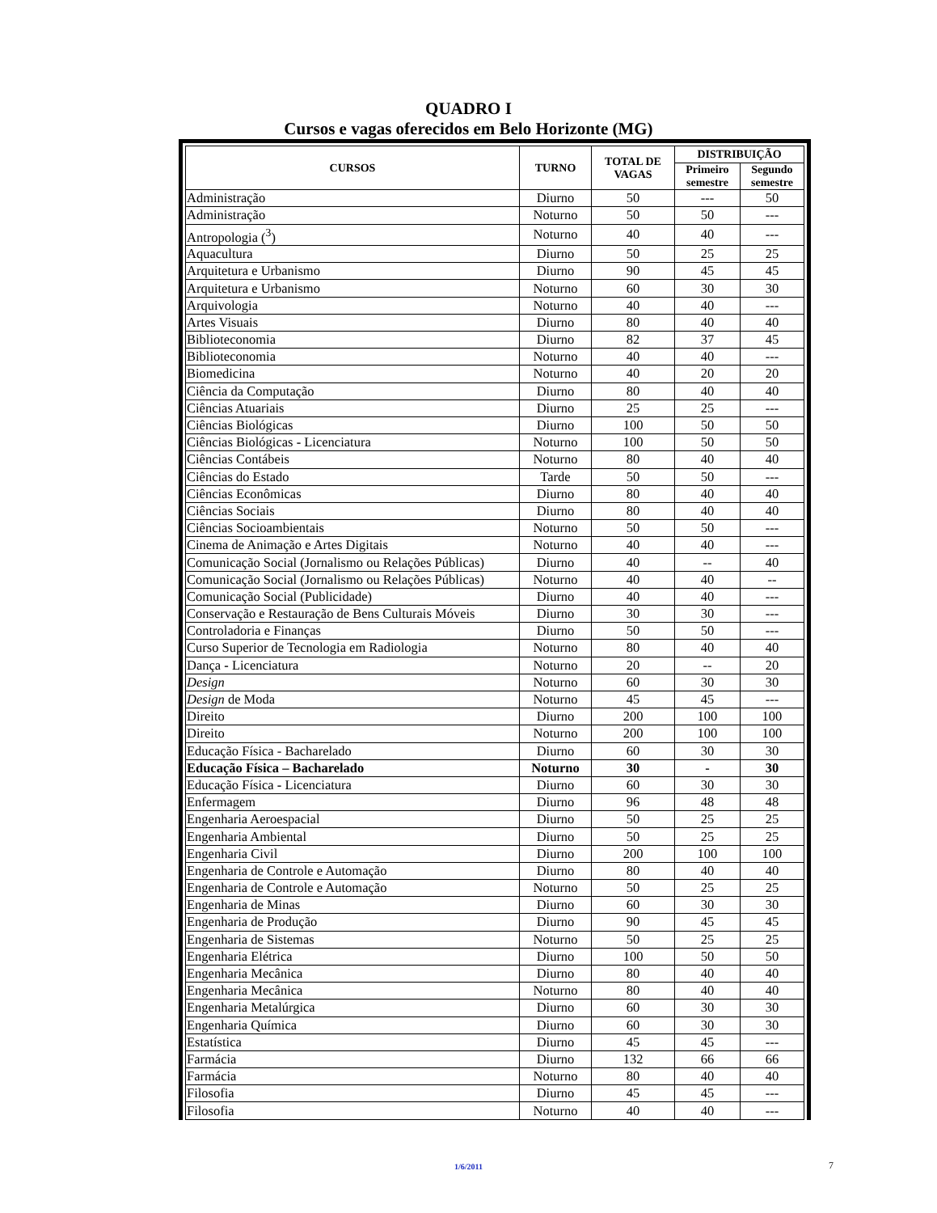QUADRO I
Cursos e vagas oferecidos em Belo Horizonte (MG)
| CURSOS | TURNO | TOTAL DE VAGAS | DISTRIBUIÇÃO | |
| --- | --- | --- | --- | --- |
| | | | Primeiro semestre | Segundo semestre |
| Administração | Diurno | 50 | --- | 50 |
| Administração | Noturno | 50 | 50 | --- |
| Antropologia (<sup>3</sup>) | Noturno | 40 | 40 | --- |
| Aquacultura | Diurno | 50 | 25 | 25 |
| Arquitetura e Urbanismo | Diurno | 90 | 45 | 45 |
| Arquitetura e Urbanismo | Noturno | 60 | 30 | 30 |
| Arquivologia | Noturno | 40 | 40 | --- |
| Artes Visuais | Diurno | 80 | 40 | 40 |
| Biblioteconomia | Diurno | 82 | 37 | 45 |
| Biblioteconomia | Noturno | 40 | 40 | --- |
| Biomedicina | Noturno | 40 | 20 | 20 |
| Ciência da Computação | Diurno | 80 | 40 | 40 |
| Ciências Atuariais | Diurno | 25 | 25 | --- |
| Ciências Biológicas | Diurno | 100 | 50 | 50 |
| Ciências Biológicas - Licenciatura | Noturno | 100 | 50 | 50 |
| Ciências Contábeis | Noturno | 80 | 40 | 40 |
| Ciências do Estado | Tarde | 50 | 50 | --- |
| Ciências Econômicas | Diurno | 80 | 40 | 40 |
| Ciências Sociais | Diurno | 80 | 40 | 40 |
| Ciências Socioambientais | Noturno | 50 | 50 | --- |
| Cinema de Animação e Artes Digitais | Noturno | 40 | 40 | --- |
| Comunicação Social (Jornalismo ou Relações Públicas) | Diurno | 40 | -- | 40 |
| Comunicação Social (Jornalismo ou Relações Públicas) | Noturno | 40 | 40 | -- |
| Comunicação Social (Publicidade) | Diurno | 40 | 40 | --- |
| Conservação e Restauração de Bens Culturais Móveis | Diurno | 30 | 30 | --- |
| Controladoria e Finanças | Diurno | 50 | 50 | --- |
| Curso Superior de Tecnologia em Radiologia | Noturno | 80 | 40 | 40 |
| Dança - Licenciatura | Noturno | 20 | -- | 20 |
| Design | Noturno | 60 | 30 | 30 |
| Design de Moda | Noturno | 45 | 45 | --- |
| Direito | Diurno | 200 | 100 | 100 |
| Direito | Noturno | 200 | 100 | 100 |
| Educação Física - Bacharelado | Diurno | 60 | 30 | 30 |
| Educação Física – Bacharelado | Noturno | 30 | - | 30 |
| Educação Física - Licenciatura | Diurno | 60 | 30 | 30 |
| Enfermagem | Diurno | 96 | 48 | 48 |
| Engenharia Aeroespacial | Diurno | 50 | 25 | 25 |
| Engenharia Ambiental | Diurno | 50 | 25 | 25 |
| Engenharia Civil | Diurno | 200 | 100 | 100 |
| Engenharia de Controle e Automação | Diurno | 80 | 40 | 40 |
| Engenharia de Controle e Automação | Noturno | 50 | 25 | 25 |
| Engenharia de Minas | Diurno | 60 | 30 | 30 |
| Engenharia de Produção | Diurno | 90 | 45 | 45 |
| Engenharia de Sistemas | Noturno | 50 | 25 | 25 |
| Engenharia Elétrica | Diurno | 100 | 50 | 50 |
| Engenharia Mecânica | Diurno | 80 | 40 | 40 |
| Engenharia Mecânica | Noturno | 80 | 40 | 40 |
| Engenharia Metalúrgica | Diurno | 60 | 30 | 30 |
| Engenharia Química | Diurno | 60 | 30 | 30 |
| Estatística | Diurno | 45 | 45 | --- |
| Farmácia | Diurno | 132 | 66 | 66 |
| Farmácia | Noturno | 80 | 40 | 40 |
| Filosofia | Diurno | 45 | 45 | --- |
| Filosofia | Noturno | 40 | 40 | --- |
1/6/2011 7